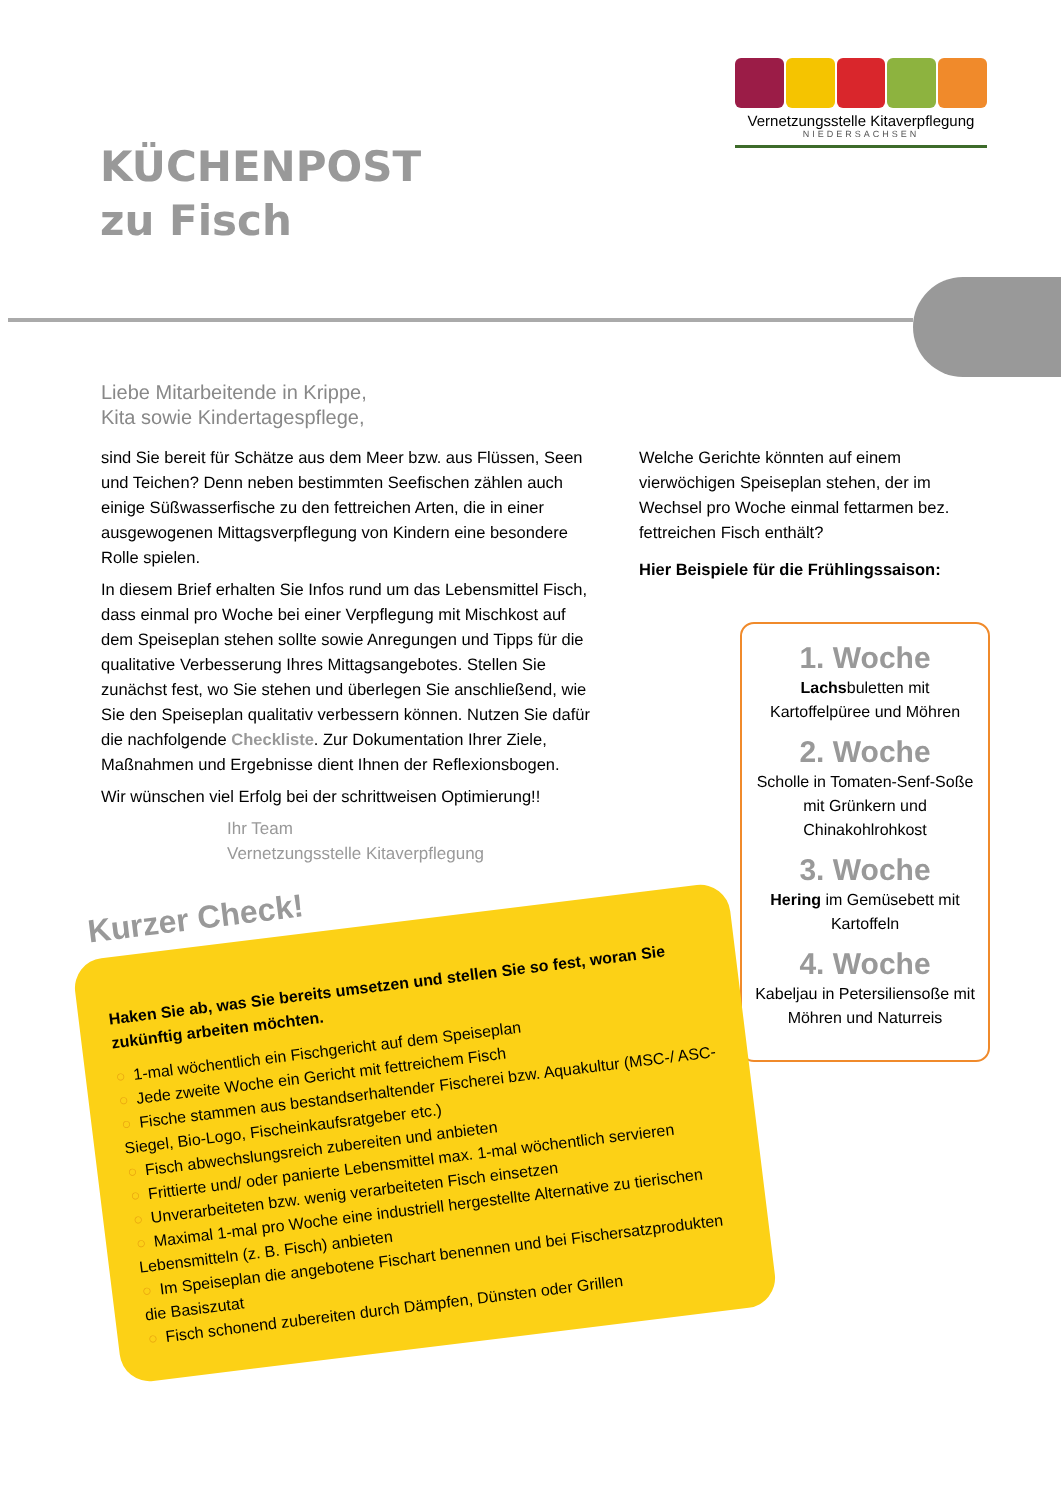Vernetzungsstelle Kitaverpflegung
NIEDERSACHSEN
KÜCHENPOST
zu Fisch
Liebe Mitarbeitende in Krippe,
Kita sowie Kindertagespflege,
sind Sie bereit für Schätze aus dem Meer bzw. aus Flüssen, Seen und Teichen? Denn neben bestimmten Seefischen zählen auch einige Süßwasserfische zu den fettreichen Arten, die in einer ausgewogenen Mittagsverpflegung von Kindern eine besondere Rolle spielen.
In diesem Brief erhalten Sie Infos rund um das Lebensmittel Fisch, dass einmal pro Woche bei einer Verpflegung mit Mischkost auf dem Speiseplan stehen sollte sowie Anregungen und Tipps für die qualitative Verbesserung Ihres Mittagsangebotes. Stellen Sie zunächst fest, wo Sie stehen und überlegen Sie anschließend, wie Sie den Speiseplan qualitativ verbessern können. Nutzen Sie dafür die nachfolgende Checkliste. Zur Dokumentation Ihrer Ziele, Maßnahmen und Ergebnisse dient Ihnen der Reflexionsbogen.
Wir wünschen viel Erfolg bei der schrittweisen Optimierung!!
Ihr Team
Vernetzungsstelle Kitaverpflegung
Welche Gerichte könnten auf einem vierwöchigen Speiseplan stehen, der im Wechsel pro Woche einmal fettarmen bez. fettreichen Fisch enthält?
Hier Beispiele für die Frühlingssaison:
1. Woche
Lachsbuletten mit Kartoffelpüree und Möhren
2. Woche
Scholle in Tomaten-Senf-Soße mit Grünkern und Chinakohlrohkost
3. Woche
Hering im Gemüsebett mit Kartoffeln
4. Woche
Kabeljau in Petersiliensoße mit Möhren und Naturreis
Kurzer Check!
Haken Sie ab, was Sie bereits umsetzen und stellen Sie so fest, woran Sie zukünftig arbeiten möchten.
○ 1-mal wöchentlich ein Fischgericht auf dem Speiseplan
○ Jede zweite Woche ein Gericht mit fettreichem Fisch
○ Fische stammen aus bestandserhaltender Fischerei bzw. Aquakultur (MSC-/ ASC-Siegel, Bio-Logo, Fischeinkaufsratgeber etc.)
○ Fisch abwechslungsreich zubereiten und anbieten
○ Frittierte und/ oder panierte Lebensmittel max. 1-mal wöchentlich servieren
○ Unverarbeiteten bzw. wenig verarbeiteten Fisch einsetzen
○ Maximal 1-mal pro Woche eine industriell hergestellte Alternative zu tierischen Lebensmitteln (z. B. Fisch) anbieten
○ Im Speiseplan die angebotene Fischart benennen und bei Fischersatzprodukten die Basiszutat
○ Fisch schonend zubereiten durch Dämpfen, Dünsten oder Grillen